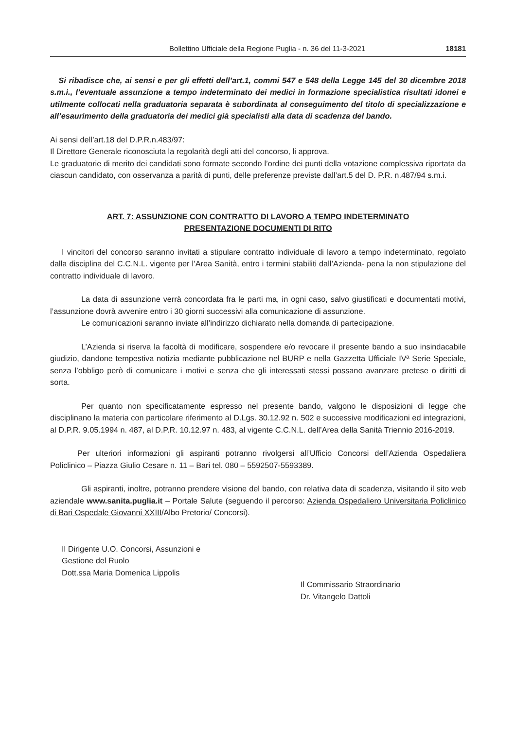Bollettino Ufficiale della Regione Puglia - n. 36 del 11-3-2021 18181
Si ribadisce che, ai sensi e per gli effetti dell’art.1, commi 547 e 548 della Legge 145 del 30 dicembre 2018 s.m.i., l’eventuale assunzione a tempo indeterminato dei medici in formazione specialistica risultati idonei e utilmente collocati nella graduatoria separata è subordinata al conseguimento del titolo di specializzazione e all’esaurimento della graduatoria dei medici già specialisti alla data di scadenza del bando.
Ai sensi dell’art.18 del D.P.R.n.483/97:
Il Direttore Generale riconosciuta la regolarità degli atti del concorso, li approva.
Le graduatorie di merito dei candidati sono formate secondo l’ordine dei punti della votazione complessiva riportata da ciascun candidato, con osservanza a parità di punti, delle preferenze previste dall’art.5 del D. P.R. n.487/94 s.m.i.
ART. 7: ASSUNZIONE CON CONTRATTO DI LAVORO A TEMPO INDETERMINATO
PRESENTAZIONE DOCUMENTI DI RITO
I vincitori del concorso saranno invitati a stipulare contratto individuale di lavoro a tempo indeterminato, regolato dalla disciplina del C.C.N.L. vigente per l’Area Sanità, entro i termini stabiliti dall’Azienda- pena la non stipulazione del contratto individuale di lavoro.
La data di assunzione verrà concordata fra le parti ma, in ogni caso, salvo giustificati e documentati motivi, l’assunzione dovrà avvenire entro i 30 giorni successivi alla comunicazione di assunzione.
Le comunicazioni saranno inviate all’indirizzo dichiarato nella domanda di partecipazione.
L’Azienda si riserva la facoltà di modificare, sospendere e/o revocare il presente bando a suo insindacabile giudizio, dandone tempestiva notizia mediante pubblicazione nel BURP e nella Gazzetta Ufficiale IVª Serie Speciale, senza l’obbligo però di comunicare i motivi e senza che gli interessati stessi possano avanzare pretese o diritti di sorta.
Per quanto non specificatamente espresso nel presente bando, valgono le disposizioni di legge che disciplinano la materia con particolare riferimento al D.Lgs. 30.12.92 n. 502 e successive modificazioni ed integrazioni, al D.P.R. 9.05.1994 n. 487, al D.P.R. 10.12.97 n. 483, al vigente C.C.N.L. dell’Area della Sanità Triennio 2016-2019.
Per ulteriori informazioni gli aspiranti potranno rivolgersi all’Ufficio Concorsi dell’Azienda Ospedaliera Policlinico – Piazza Giulio Cesare n. 11 – Bari tel. 080 – 5592507-5593389.
Gli aspiranti, inoltre, potranno prendere visione del bando, con relativa data di scadenza, visitando il sito web aziendale www.sanita.puglia.it – Portale Salute (seguendo il percorso: Azienda Ospedaliero Universitaria Policlinico di Bari Ospedale Giovanni XXIII/Albo Pretorio/ Concorsi).
Il Dirigente U.O. Concorsi, Assunzioni e
Gestione del Ruolo
Dott.ssa Maria Domenica Lippolis
Il Commissario Straordinario
Dr. Vitangelo Dattoli